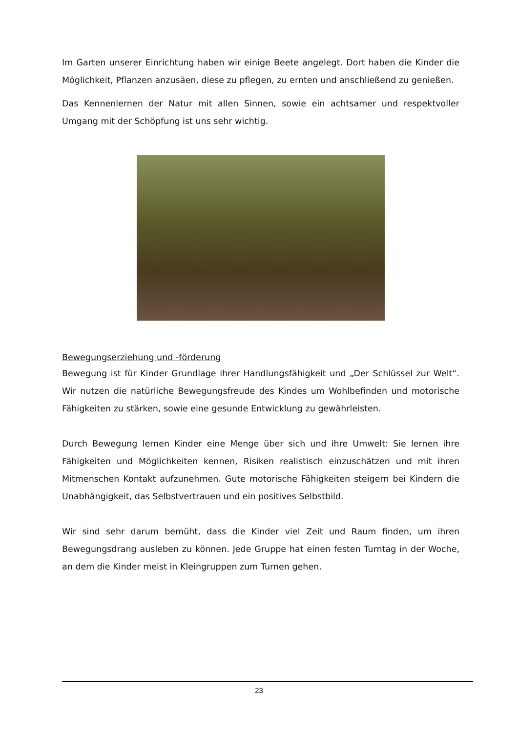Im Garten unserer Einrichtung haben wir einige Beete angelegt. Dort haben die Kinder die Möglichkeit, Pflanzen anzusäen, diese zu pflegen, zu ernten und anschließend zu genießen.
Das Kennenlernen der Natur mit allen Sinnen, sowie ein achtsamer und respektvoller Umgang mit der Schöpfung ist uns sehr wichtig.
Bewegungserziehung und -förderung
Bewegung ist für Kinder Grundlage ihrer Handlungsfähigkeit und „Der Schlüssel zur Welt“. Wir nutzen die natürliche Bewegungsfreude des Kindes um Wohlbefinden und motorische Fähigkeiten zu stärken, sowie eine gesunde Entwicklung zu gewährleisten.
Durch Bewegung lernen Kinder eine Menge über sich und ihre Umwelt: Sie lernen ihre Fähigkeiten und Möglichkeiten kennen, Risiken realistisch einzuschätzen und mit ihren Mitmenschen Kontakt aufzunehmen. Gute motorische Fähigkeiten steigern bei Kindern die Unabhängigkeit, das Selbstvertrauen und ein positives Selbstbild.
Wir sind sehr darum bemüht, dass die Kinder viel Zeit und Raum finden, um ihren Bewegungsdrang ausleben zu können. Jede Gruppe hat einen festen Turntag in der Woche, an dem die Kinder meist in Kleingruppen zum Turnen gehen.
23